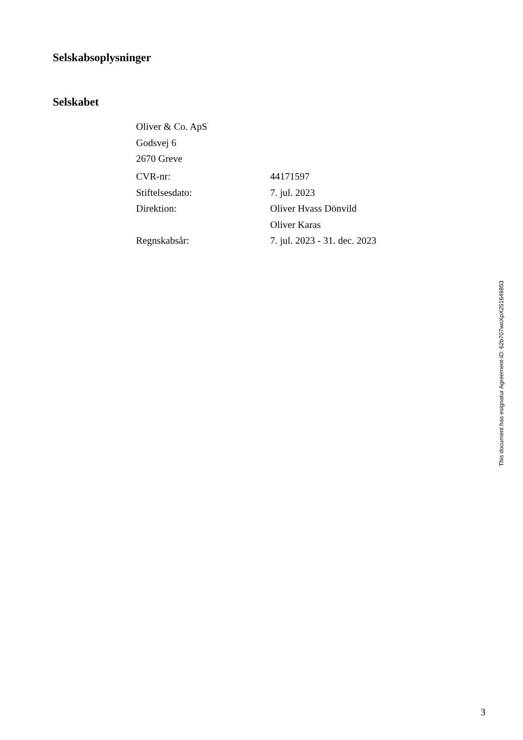Selskabsoplysninger
Selskabet
Oliver & Co. ApS
Godsvej 6
2670 Greve
| CVR-nr: | 44171597 |
| Stiftelsesdato: | 7. jul. 2023 |
| Direktion: | Oliver Hvass Dönvild |
| | Oliver Karas |
| Regnskabsår: | 7. jul. 2023 - 31. dec. 2023 |
This document has esignatur Agreement-ID: 62b707wnXpX251649853
3